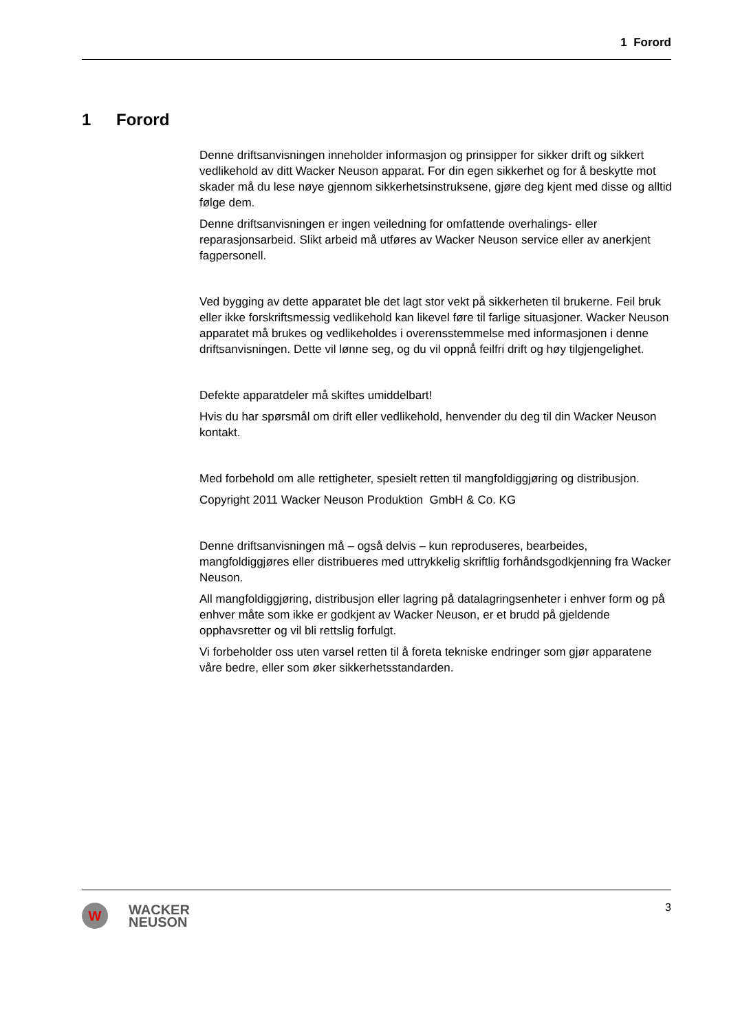1 Forord
1 Forord
Denne driftsanvisningen inneholder informasjon og prinsipper for sikker drift og sikkert vedlikehold av ditt Wacker Neuson apparat. For din egen sikkerhet og for å beskytte mot skader må du lese nøye gjennom sikkerhetsinstruksene, gjøre deg kjent med disse og alltid følge dem.
Denne driftsanvisningen er ingen veiledning for omfattende overhalings- eller reparasjonsarbeid. Slikt arbeid må utføres av Wacker Neuson service eller av anerkjent fagpersonell.
Ved bygging av dette apparatet ble det lagt stor vekt på sikkerheten til brukerne. Feil bruk eller ikke forskriftsmessig vedlikehold kan likevel føre til farlige situasjoner. Wacker Neuson apparatet må brukes og vedlikeholdes i overensstemmelse med informasjonen i denne driftsanvisningen. Dette vil lønne seg, og du vil oppnå feilfri drift og høy tilgjengelighet.
Defekte apparatdeler må skiftes umiddelbart!
Hvis du har spørsmål om drift eller vedlikehold, henvender du deg til din Wacker Neuson kontakt.
Med forbehold om alle rettigheter, spesielt retten til mangfoldiggjøring og distribusjon.
Copyright 2011 Wacker Neuson Produktion GmbH & Co. KG
Denne driftsanvisningen må – også delvis – kun reproduseres, bearbeides, mangfoldiggjøres eller distribueres med uttrykkelig skriftlig forhåndsgodkjenning fra Wacker Neuson.
All mangfoldiggjøring, distribusjon eller lagring på datalagringsenheter i enhver form og på enhver måte som ikke er godkjent av Wacker Neuson, er et brudd på gjeldende opphavsretter og vil bli rettslig forfulgt.
Vi forbeholder oss uten varsel retten til å foreta tekniske endringer som gjør apparatene våre bedre, eller som øker sikkerhetsstandarden.
W
WACKER
NEUSON
3